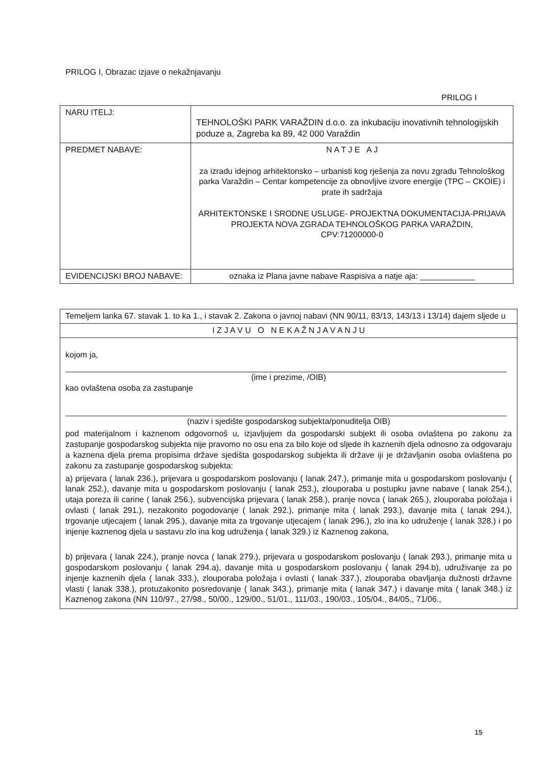PRILOG I, Obrazac izjave o nekažnjavanju
PRILOG I
| NARU ITELJ: | TEHNOLOŠKI PARK VARAŽDIN d.o.o. za inkubaciju inovativnih tehnologijskih poduze a, Zagreba ka 89, 42 000 Varaždin |
| PREDMET NABAVE: | N A T J E A J za izradu idejnog arhitektonsko – urbanisti kog rješenja za novu zgradu Tehnološkog parka Varaždin – Centar kompetencije za obnovljive izvore energije (TPC – CKOIE) i prate ih sadržaja ARHITEKTONSKE I SRODNE USLUGE- PROJEKTNA DOKUMENTACIJA-PRIJAVA PROJEKTA NOVA ZGRADA TEHNOLOŠKOG PARKA VARAŽDIN, CPV:71200000-0 |
| EVIDENCIJSKI BROJ NABAVE: | oznaka iz Plana javne nabave Raspisiva a natje aja: ____________ |
| Temeljem lanka 67. stavak 1. to ka 1., i stavak 2. Zakona o javnoj nabavi (NN 90/11, 83/13, 143/13 i 13/14) dajem sljede u |
| I Z J A V U O N E K A Ž N J A V A N J U |
| kojom ja, (ime i prezime, /OIB) kao ovlaštena osoba za zastupanje (naziv i sjedište gospodarskog subjekta/ponuditelja OIB) pod materijalnom i kaznenom odgovornoš u, izjavljujem da gospodarski subjekt ili osoba ovlaštena po zakonu za zastupanje gospodarskog subjekta nije pravomo no osu ena za bilo koje od sljede ih kaznenih djela odnosno za odgovaraju a kaznena djela prema propisima države sjedišta gospodarskog subjekta ili države iji je državljanin osoba ovlaštena po zakonu za zastupanje gospodarskog subjekta: a) prijevara ( lanak 236.), prijevara u gospodarskom poslovanju ( lanak 247.), primanje mita u gospodarskom poslovanju ( lanak 252.), davanje mita u gospodarskom poslovanju ( lanak 253.), zlouporaba u postupku javne nabave ( lanak 254.), utaja poreza ili carine ( lanak 256.), subvencijska prijevara ( lanak 258.), pranje novca ( lanak 265.), zlouporaba položaja i ovlasti ( lanak 291.), nezakonito pogodovanje ( lanak 292.), primanje mita ( lanak 293.), davanje mita ( lanak 294.), trgovanje utjecajem ( lanak 295.), davanje mita za trgovanje utjecajem ( lanak 296.), zlo ina ko udruženje ( lanak 328.) i po injenje kaznenog djela u sastavu zlo ina kog udruženja ( lanak 329.) iz Kaznenog zakona, b) prijevara ( lanak 224.), pranje novca ( lanak 279.), prijevara u gospodarskom poslovanju ( lanak 293.), primanje mita u gospodarskom poslovanju ( lanak 294.a), davanje mita u gospodarskom poslovanju ( lanak 294.b), udruživanje za po injenje kaznenih djela ( lanak 333.), zlouporaba položaja i ovlasti ( lanak 337.), zlouporaba obavljanja dužnosti državne vlasti ( lanak 338.), protuzakonito posredovanje ( lanak 343.), primanje mita ( lanak 347.) i davanje mita ( lanak 348.) iz Kaznenog zakona (NN 110/97., 27/98., 50/00., 129/00., 51/01., 111/03., 190/03., 105/04., 84/05., 71/06., |
15